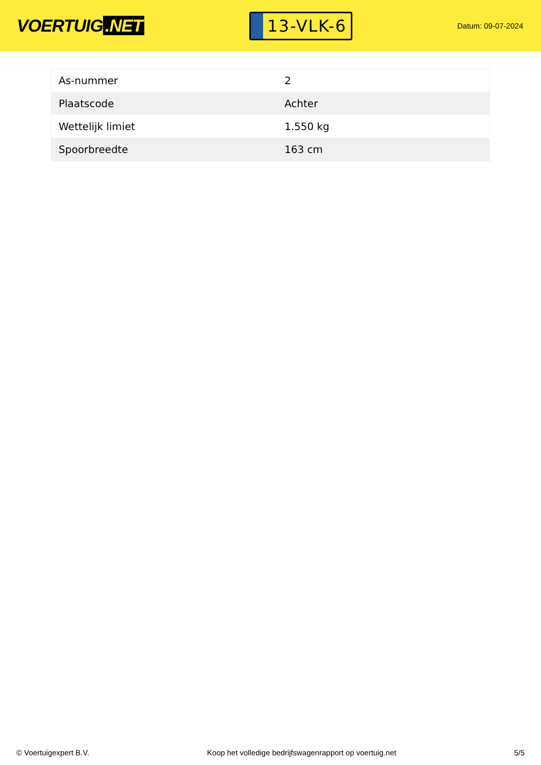VOERTUIG.NET
13-VLK-6
Datum: 09-07-2024
| As-nummer | 2 |
| Plaatscode | Achter |
| Wettelijk limiet | 1.550 kg |
| Spoorbreedte | 163 cm |
© Voertuigexpert B.V. Koop het volledige bedrijfswagenrapport op voertuig.net 5/5